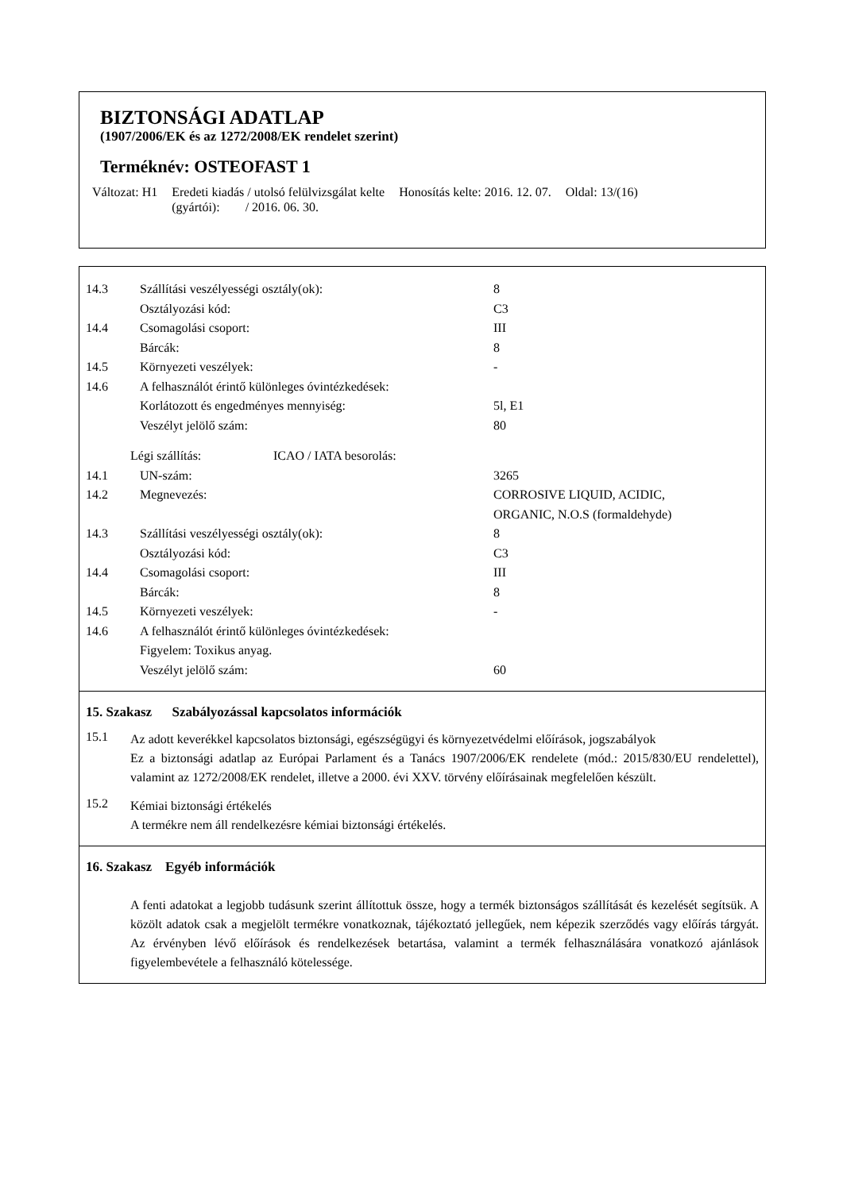BIZTONSÁGI ADATLAP
(1907/2006/EK és az 1272/2008/EK rendelet szerint)
Terméknév: OSTEOFAST 1
Változat: H1 Eredeti kiadás / utolsó felülvizsgálat kelte
(gyártói): / 2016. 06. 30. Honosítás kelte: 2016. 12. 07. Oldal: 13/(16)
14.3 Szállítási veszélyességi osztály(ok): 8
Osztályozási kód: C3
14.4 Csomagolási csoport: III
Bárcák: 8
14.5 Környezeti veszélyek: -
14.6 A felhasználót érintő különleges óvintézkedések:
Korlátozott és engedményes mennyiség: 5l, E1
Veszélyt jelölő szám: 80
Légi szállítás: ICAO / IATA besorolás:
14.1 UN-szám: 3265
14.2 Megnevezés: CORROSIVE LIQUID, ACIDIC,
ORGANIC, N.O.S (formaldehyde)
14.3 Szállítási veszélyességi osztály(ok): 8
Osztályozási kód: C3
14.4 Csomagolási csoport: III
Bárcák: 8
14.5 Környezeti veszélyek: -
14.6 A felhasználót érintő különleges óvintézkedések:
Figyelem: Toxikus anyag.
Veszélyt jelölő szám: 60
15. Szakasz Szabályozással kapcsolatos információk
15.1
Az adott keverékkel kapcsolatos biztonsági, egészségügyi és környezetvédelmi előírások, jogszabályok
Ez a biztonsági adatlap az Európai Parlament és a Tanács 1907/2006/EK rendelete (mód.: 2015/830/EU rendelettel), valamint az 1272/2008/EK rendelet, illetve a 2000. évi XXV. törvény előírásainak megfelelően készült.
15.2
Kémiai biztonsági értékelés
A termékre nem áll rendelkezésre kémiai biztonsági értékelés.
16. Szakasz Egyéb információk
A fenti adatokat a legjobb tudásunk szerint állítottuk össze, hogy a termék biztonságos szállítását és kezelését segítsük. A közölt adatok csak a megjelölt termékre vonatkoznak, tájékoztató jellegűek, nem képezik szerződés vagy előírás tárgyát. Az érvényben lévő előírások és rendelkezések betartása, valamint a termék felhasználására vonatkozó ajánlások figyelembevétele a felhasználó kötelessége.